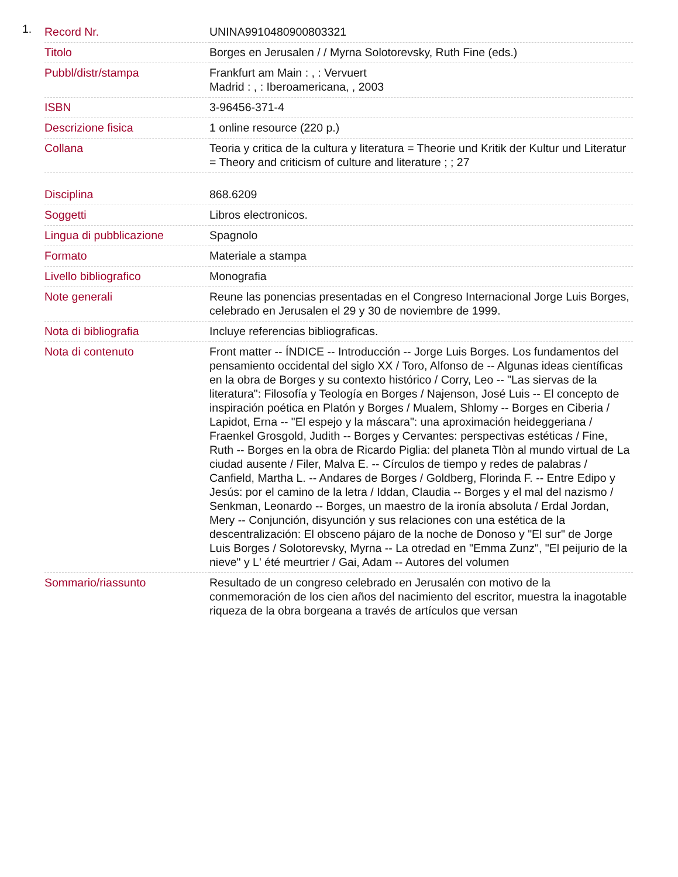1.
| Record Nr. | UNINA9910480900803321 |
| Titolo | Borges en Jerusalen / / Myrna Solotorevsky, Ruth Fine (eds.) |
| Pubbl/distr/stampa | Frankfurt am Main : , : Vervuert Madrid : , : Iberoamericana, , 2003 |
| ISBN | 3-96456-371-4 |
| Descrizione fisica | 1 online resource (220 p.) |
| Collana | Teoria y critica de la cultura y literatura = Theorie und Kritik der Kultur und Literatur = Theory and criticism of culture and literature ; ; 27 |
| Disciplina | 868.6209 |
| Soggetti | Libros electronicos. |
| Lingua di pubblicazione | Spagnolo |
| Formato | Materiale a stampa |
| Livello bibliografico | Monografia |
| Note generali | Reune las ponencias presentadas en el Congreso Internacional Jorge Luis Borges, celebrado en Jerusalen el 29 y 30 de noviembre de 1999. |
| Nota di bibliografia | Incluye referencias bibliograficas. |
| Nota di contenuto | Front matter -- ÍNDICE -- Introducción -- Jorge Luis Borges. Los fundamentos del pensamiento occidental del siglo XX / Toro, Alfonso de -- Algunas ideas científicas en la obra de Borges y su contexto histórico / Corry, Leo -- "Las siervas de la literatura": Filosofía y Teología en Borges / Najenson, José Luis -- El concepto de inspiración poética en Platón y Borges / Mualem, Shlomy -- Borges en Ciberia / Lapidot, Erna -- "El espejo y la máscara": una aproximación heideggeriana / Fraenkel Grosgold, Judith -- Borges y Cervantes: perspectivas estéticas / Fine, Ruth -- Borges en la obra de Ricardo Piglia: del planeta Tlòn al mundo virtual de La ciudad ausente / Filer, Malva E. -- Círculos de tiempo y redes de palabras / Canfield, Martha L. -- Andares de Borges / Goldberg, Florinda F. -- Entre Edipo y Jesús: por el camino de la letra / Iddan, Claudia -- Borges y el mal del nazismo / Senkman, Leonardo -- Borges, un maestro de la ironía absoluta / Erdal Jordan, Mery -- Conjunción, disyunción y sus relaciones con una estética de la descentralización: El obsceno pájaro de la noche de Donoso y "El sur" de Jorge Luis Borges / Solotorevsky, Myrna -- La otredad en "Emma Zunz", "El peijurio de la nieve" y L' été meurtrier / Gai, Adam -- Autores del volumen |
| Sommario/riassunto | Resultado de un congreso celebrado en Jerusalén con motivo de la conmemoración de los cien años del nacimiento del escritor, muestra la inagotable riqueza de la obra borgeana a través de artículos que versan |